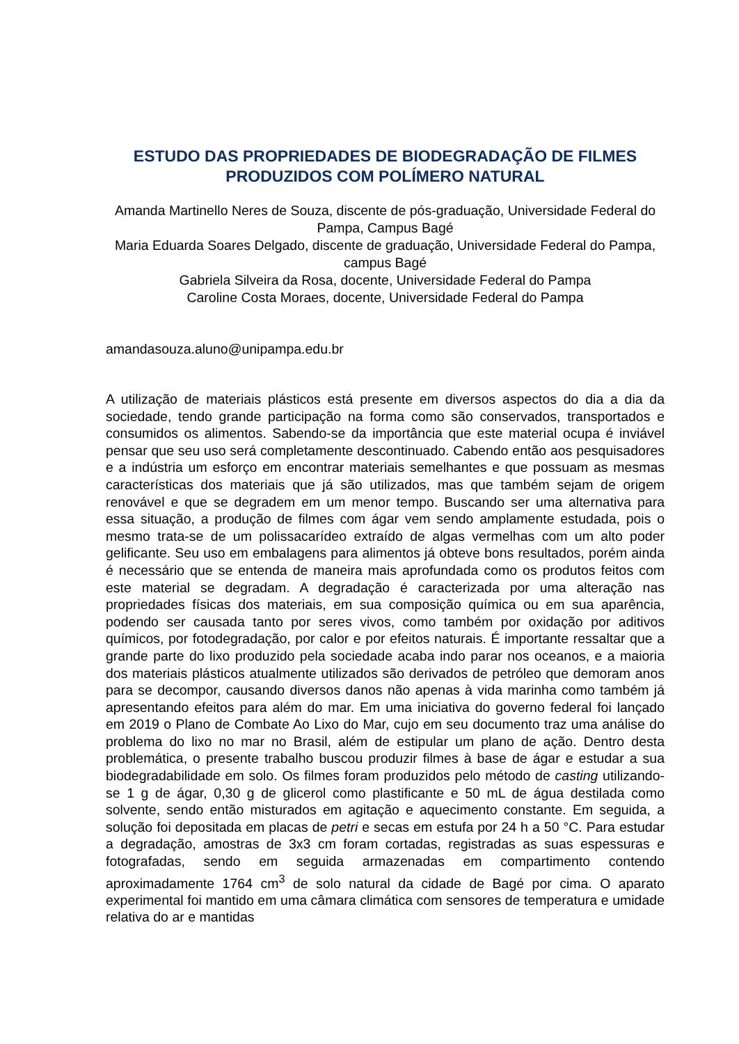ESTUDO DAS PROPRIEDADES DE BIODEGRADAÇÃO DE FILMES PRODUZIDOS COM POLÍMERO NATURAL
Amanda Martinello Neres de Souza, discente de pós-graduação, Universidade Federal do Pampa, Campus Bagé
Maria Eduarda Soares Delgado, discente de graduação, Universidade Federal do Pampa, campus Bagé
Gabriela Silveira da Rosa, docente, Universidade Federal do Pampa
Caroline Costa Moraes, docente, Universidade Federal do Pampa
amandasouza.aluno@unipampa.edu.br
A utilização de materiais plásticos está presente em diversos aspectos do dia a dia da sociedade, tendo grande participação na forma como são conservados, transportados e consumidos os alimentos. Sabendo-se da importância que este material ocupa é inviável pensar que seu uso será completamente descontinuado. Cabendo então aos pesquisadores e a indústria um esforço em encontrar materiais semelhantes e que possuam as mesmas características dos materiais que já são utilizados, mas que também sejam de origem renovável e que se degradem em um menor tempo. Buscando ser uma alternativa para essa situação, a produção de filmes com ágar vem sendo amplamente estudada, pois o mesmo trata-se de um polissacarídeo extraído de algas vermelhas com um alto poder gelificante. Seu uso em embalagens para alimentos já obteve bons resultados, porém ainda é necessário que se entenda de maneira mais aprofundada como os produtos feitos com este material se degradam. A degradação é caracterizada por uma alteração nas propriedades físicas dos materiais, em sua composição química ou em sua aparência, podendo ser causada tanto por seres vivos, como também por oxidação por aditivos químicos, por fotodegradação, por calor e por efeitos naturais. É importante ressaltar que a grande parte do lixo produzido pela sociedade acaba indo parar nos oceanos, e a maioria dos materiais plásticos atualmente utilizados são derivados de petróleo que demoram anos para se decompor, causando diversos danos não apenas à vida marinha como também já apresentando efeitos para além do mar. Em uma iniciativa do governo federal foi lançado em 2019 o Plano de Combate Ao Lixo do Mar, cujo em seu documento traz uma análise do problema do lixo no mar no Brasil, além de estipular um plano de ação. Dentro desta problemática, o presente trabalho buscou produzir filmes à base de ágar e estudar a sua biodegradabilidade em solo. Os filmes foram produzidos pelo método de casting utilizando-se 1 g de ágar, 0,30 g de glicerol como plastificante e 50 mL de água destilada como solvente, sendo então misturados em agitação e aquecimento constante. Em seguida, a solução foi depositada em placas de petri e secas em estufa por 24 h a 50 °C. Para estudar a degradação, amostras de 3x3 cm foram cortadas, registradas as suas espessuras e fotografadas, sendo em seguida armazenadas em compartimento contendo aproximadamente 1764 cm<sup>3</sup> de solo natural da cidade de Bagé por cima. O aparato experimental foi mantido em uma câmara climática com sensores de temperatura e umidade relativa do ar e mantidas